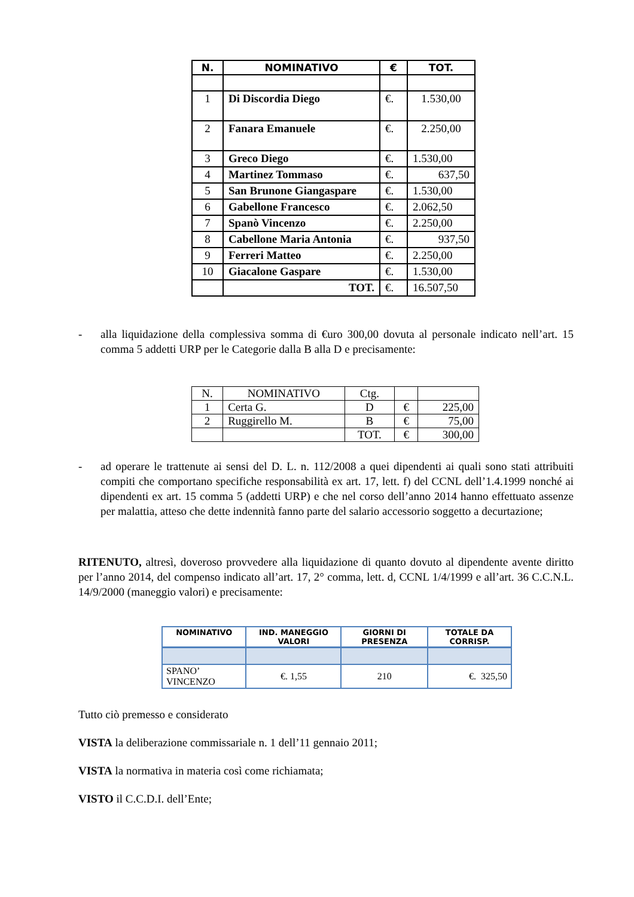| N. | NOMINATIVO | € | TOT. |
| --- | --- | --- | --- |
| 1 | Di Discordia Diego | €. | 1.530,00 |
| 2 | Fanara Emanuele | €. | 2.250,00 |
| 3 | Greco Diego | €. | 1.530,00 |
| 4 | Martinez Tommaso | €. | 637,50 |
| 5 | San Brunone Giangaspare | €. | 1.530,00 |
| 6 | Gabellone Francesco | €. | 2.062,50 |
| 7 | Spanò Vincenzo | €. | 2.250,00 |
| 8 | Cabellone Maria Antonia | €. | 937,50 |
| 9 | Ferreri Matteo | €. | 2.250,00 |
| 10 | Giacalone Gaspare | €. | 1.530,00 |
| | TOT. | €. | 16.507,50 |
- alla liquidazione della complessiva somma di €uro 300,00 dovuta al personale indicato nell’art. 15 comma 5 addetti URP per le Categorie dalla B alla D e precisamente:
| N. | NOMINATIVO | Ctg. | | |
| 1 | Certa G. | D | € | 225,00 |
| 2 | Ruggirello M. | B | € | 75,00 |
| | | TOT. | € | 300,00 |
- ad operare le trattenute ai sensi del D. L. n. 112/2008 a quei dipendenti ai quali sono stati attribuiti compiti che comportano specifiche responsabilità ex art. 17, lett. f) del CCNL dell’1.4.1999 nonché ai dipendenti ex art. 15 comma 5 (addetti URP) e che nel corso dell’anno 2014 hanno effettuato assenze per malattia, atteso che dette indennità fanno parte del salario accessorio soggetto a decurtazione;
RITENUTO, altresì, doveroso provvedere alla liquidazione di quanto dovuto al dipendente avente diritto per l’anno 2014, del compenso indicato all’art. 17, 2° comma, lett. d, CCNL 1/4/1999 e all’art. 36 C.C.N.L. 14/9/2000 (maneggio valori) e precisamente:
| NOMINATIVO | IND. MANEGGIO VALORI | GIORNI DI PRESENZA | TOTALE DA CORRISP. |
| --- | --- | --- | --- |
| SPANO’ VINCENZO | €. 1,55 | 210 | €. 325,50 |
Tutto ciò premesso e considerato
VISTA la deliberazione commissariale n. 1 dell’11 gennaio 2011;
VISTA la normativa in materia così come richiamata;
VISTO il C.C.D.I. dell’Ente;